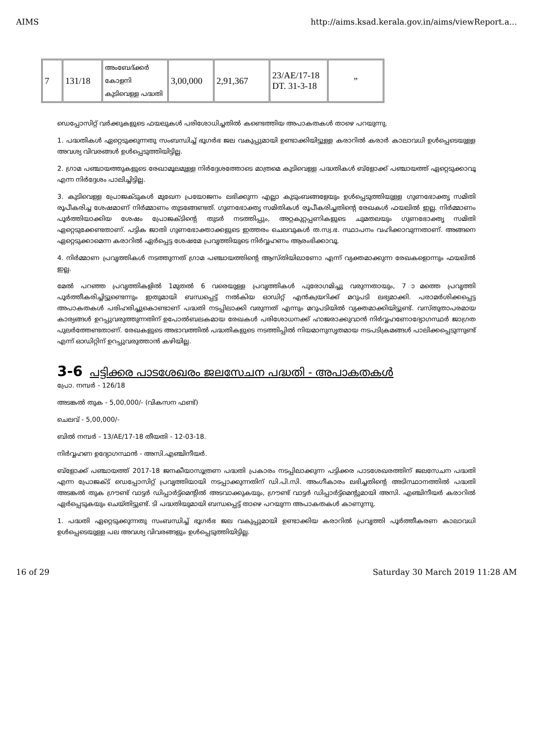AIMS http://aims.ksad.kerala.gov.in/aims/viewReport.a...
| 7 | 131/18 | അംബേദ്ക്കർ കോളനി കുടിവെള്ള പദ്ധതി | 3,00,000 | 2,91,367 | 23/AE/17-18 DT. 31-3-18 | ” |
ഡെപ്പോസിറ്റ് വർക്കുകളുടെ ഫയലുകൾ പരിശോധിച്ചതിൽ കണ്ടെത്തിയ അപാകതകൾ താഴെ പറയുന്നു.
1. പദ്ധതികൾ ഏറ്റെടുക്കുന്നതു സംബന്ധിച്ച് ഭൂഗർഭ ജല വകുപ്പുമായി ഉണ്ടാക്കിയിട്ടുള്ള കരാറിൽ കരാർ കാലാവധി ഉൾപ്പെടെയുള്ള അവശ്യ വിവരങ്ങൾ ഉൾപ്പെടുത്തിയിട്ടില്ല.
2. ഗ്രാമ പഞ്ചായത്തുകളുടെ രേഖാമൂലമുള്ള നിർദ്ദേശത്തോടെ മാത്രമെ കുടിവെള്ള പദ്ധതികൾ ബ്ളോക്ക് പഞ്ചായത്ത് ഏറ്റെടുക്കാവൂ എന്ന നിർദ്ദേശം പാലിച്ചിട്ടില്ല.
3. കുടിവെള്ള പ്രോജക്ടുകൾ മുഖേന പ്രയോജനം ലഭിക്കുന്ന എല്ലാ കുടുംബങ്ങളേയും ഉൾപ്പെടുത്തിയുള്ള ഗുണഭോക്തൃ സമിതി രൂപീകരിച്ച ശേഷമാണ് നിർമ്മാണം തുടങ്ങേണ്ടത്. ഗുണഭോക്തൃ സമിതികൾ രൂപീകരിച്ചതിന്റെ രേഖകൾ ഫയലിൽ ഇല്ല. നിർമ്മാണം പൂർത്തിയാക്കിയ ശേഷം പ്രോജക്ടിന്റെ തുടർ നടത്തിപ്പും, അറ്റകുറ്റപ്പണികളുടെ ചുമതലയും ഗുണഭോക്തൃ സമിതി ഏറ്റെടുക്കേണ്ടതാണ്. പട്ടിക ജാതി ഗുണഭോക്താക്കളുടെ ഇത്തരം ചെലവുകൾ ത.സ്വ.ഭ. സ്ഥാപനം വഹിക്കാവുന്നതാണ്. അങ്ങനെ ഏറ്റെടുക്കാമെന്ന കരാറിൽ ഏർപ്പെട്ട ശേഷമേ പ്രവൃത്തിയുടെ നിർവ്വഹണം ആരംഭിക്കാവൂ.
4. നിർമ്മാണ പ്രവൃത്തികൾ നടത്തുന്നത് ഗ്രാമ പഞ്ചായത്തിന്റെ ആസ്തിയിലാണോ എന്ന് വ്യക്തമാക്കുന്ന രേഖകളൊന്നും ഫയലിൽ ഇല്ല.
മേൽ പറഞ്ഞ പ്രവൃത്തികളിൽ 1മുതൽ 6 വരെയുള്ള പ്രവൃത്തികൾ പുരോഗമിച്ചു വരുന്നതായും, 7 ാമത്തെ പ്രവൃത്തി പൂർത്തീകരിച്ചിട്ടുണ്ടെന്നും ഇതുമായി ബന്ധപ്പെട്ട് നൽകിയ ഓഡിറ്റ് എൻക്വയറിക്ക് മറുപടി ലഭ്യമാക്കി. പരാമർശിക്കപ്പെട്ട അപാകതകൾ പരിഹരിച്ചുകൊണ്ടാണ് പദ്ധതി നടപ്പിലാക്കി വരുന്നത് എന്നും മറുപടിയിൽ വ്യക്തമാക്കിയിട്ടുണ്ട്. വസ്തുതാപരമായ കാര്യങ്ങൾ ഉറപ്പുവരുത്തുന്നതിന് ഉപോൽബലകമായ രേഖകൾ പരിശോധനക്ക് ഹാജരാക്കുവാൻ നിർവ്വഹണോദ്യോഗസ്ഥർ ജാഗ്രത പുലർത്തേണ്ടതാണ്. രേഖകളുടെ അഭാവത്തിൽ പദ്ധതികളുടെ നടത്തിപ്പിൽ നിയമാനുസൃതമായ നടപടിക്രമങ്ങൾ പാലിക്കപ്പെടുന്നുണ്ട് എന്ന് ഓഡിറ്റിന് ഉറപ്പുവരുത്താൻ കഴിയില്ല.
3-6 പട്ടിക്കര പാടശേഖരം ജലസേചന പദ്ധതി - അപാകതകൾ
പ്രോ. നമ്പർ - 126/18
അടങ്കൽ തുക - 5,00,000/- (വികസന ഫണ്ട്)
ചെലവ് - 5,00,000/-
ബിൽ നമ്പർ - 13/AE/17-18 തീയതി - 12-03-18.
നിർവ്വഹണ ഉദ്യോഗസ്ഥൻ - അസി.എഞ്ചിനീയർ.
ബ്ളോക്ക് പഞ്ചായത്ത് 2017-18 ജനകീയാസൂത്രണ പദ്ധതി പ്രകാരം നടപ്പിലാക്കുന്ന പട്ടിക്കര പാടശേഖരത്തിന് ജലസേചന പദ്ധതി എന്ന പ്രോജക്ട് ഡെപ്പോസിറ്റ് പ്രവൃത്തിയായി നടപ്പാക്കുന്നതിന് ഡി.പി.സി. അംഗീകാരം ലഭിച്ചതിന്റെ അടിസ്ഥാനത്തിൽ പദ്ധതി അടങ്കൽ തുക ഗ്രൗണ്ട് വാട്ടർ ഡിപ്പാർട്ട്മെന്റിൽ അടവാക്കുകയും, ഗ്രൗണ്ട് വാട്ടർ ഡിപ്പാർട്ട്മെന്റുമായി അസി. എഞ്ചിനീയർ കരാറിൽ ഏർപ്പെടുകയും ചെയ്തിട്ടുണ്ട്. ടി പദ്ധതിയുമായി ബന്ധപ്പെട്ട് താഴെ പറയുന്ന അപാകതകൾ കാണുന്നു.
1. പദ്ധതി ഏറ്റെടുക്കുന്നതു സംബന്ധിച്ച് ഭൂഗർഭ ജല വകുപ്പുമായി ഉണ്ടാക്കിയ കരാറിൽ പ്രവൃത്തി പൂർത്തീകരണ കാലാവധി ഉൾപ്പെടെയുള്ള പല അവശ്യ വിവരങ്ങളും ഉൾപ്പെടുത്തിയിട്ടില്ല.
16 of 29 Saturday 30 March 2019 11:28 AM